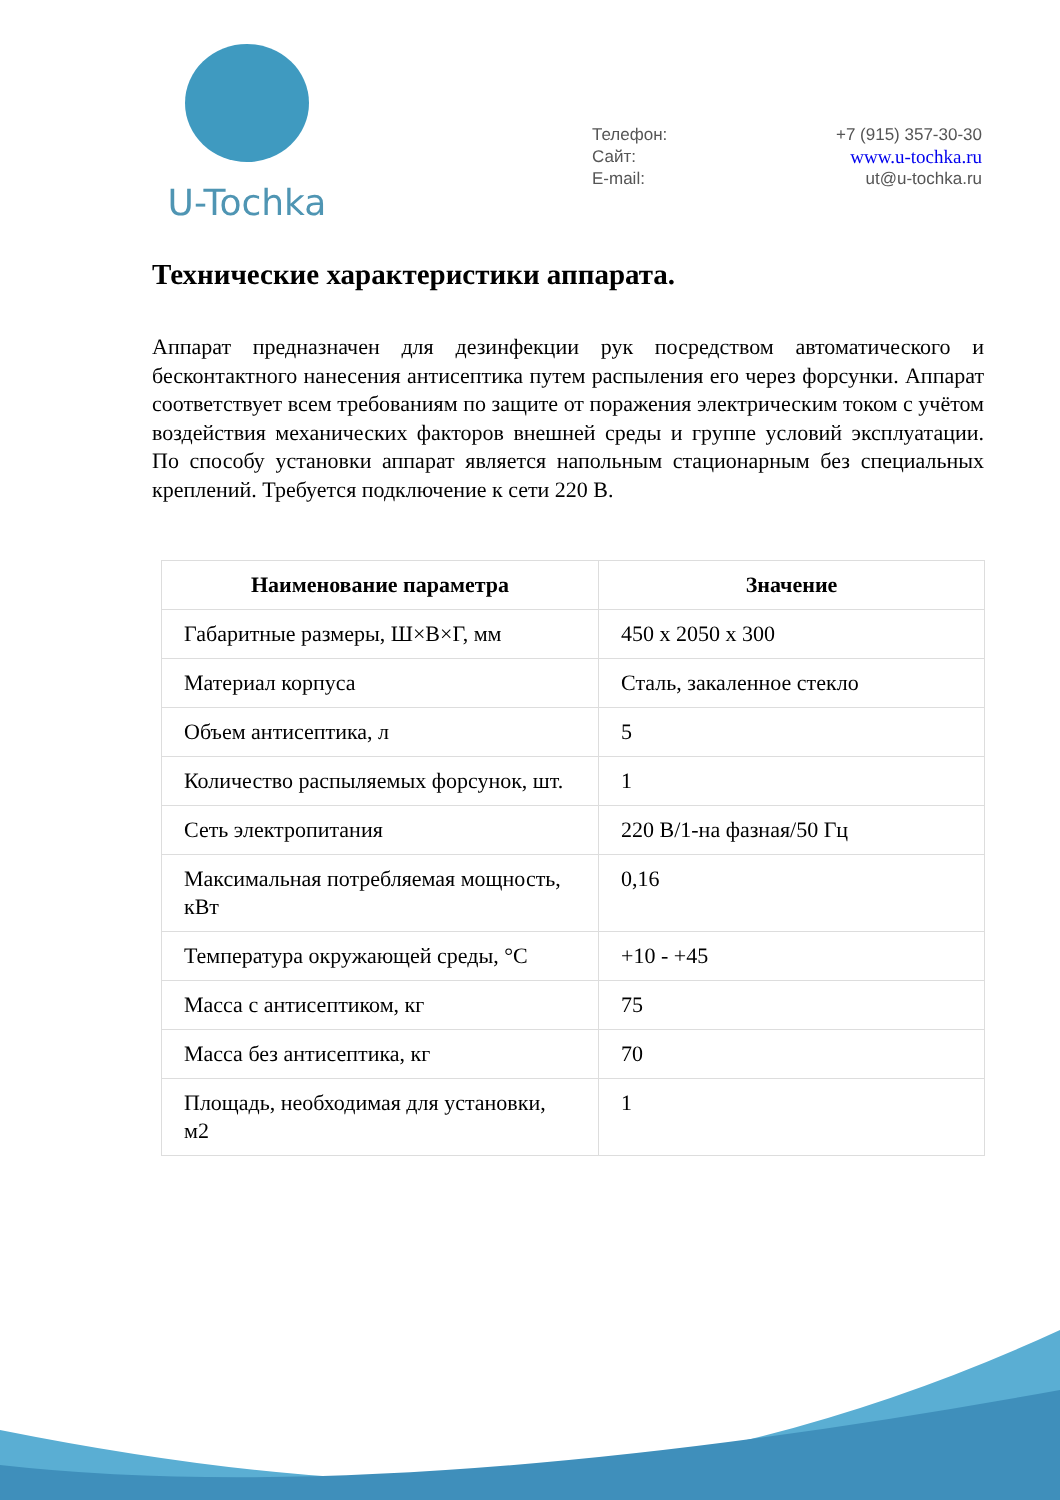U-Tochka
Телефон: +7 (915) 357-30-30
Сайт: www.u-tochka.ru
E-mail: ut@u-tochka.ru
Технические характеристики аппарата.
Аппарат предназначен для дезинфекции рук посредством автоматического и бесконтактного нанесения антисептика путем распыления его через форсунки. Аппарат соответствует всем требованиям по защите от поражения электрическим током с учётом воздействия механических факторов внешней среды и группе условий эксплуатации. По способу установки аппарат является напольным стационарным без специальных креплений. Требуется подключение к сети 220 В.
| Наименование параметра | Значение |
| --- | --- |
| Габаритные размеры, Ш×В×Г, мм | 450 х 2050 х 300 |
| Материал корпуса | Сталь, закаленное стекло |
| Объем антисептика, л | 5 |
| Количество распыляемых форсунок, шт. | 1 |
| Сеть электропитания | 220 В/1-на фазная/50 Гц |
| Максимальная потребляемая мощность, кВт | 0,16 |
| Температура окружающей среды, °С | +10 - +45 |
| Масса с антисептиком, кг | 75 |
| Масса без антисептика, кг | 70 |
| Площадь, необходимая для установки, м2 | 1 |